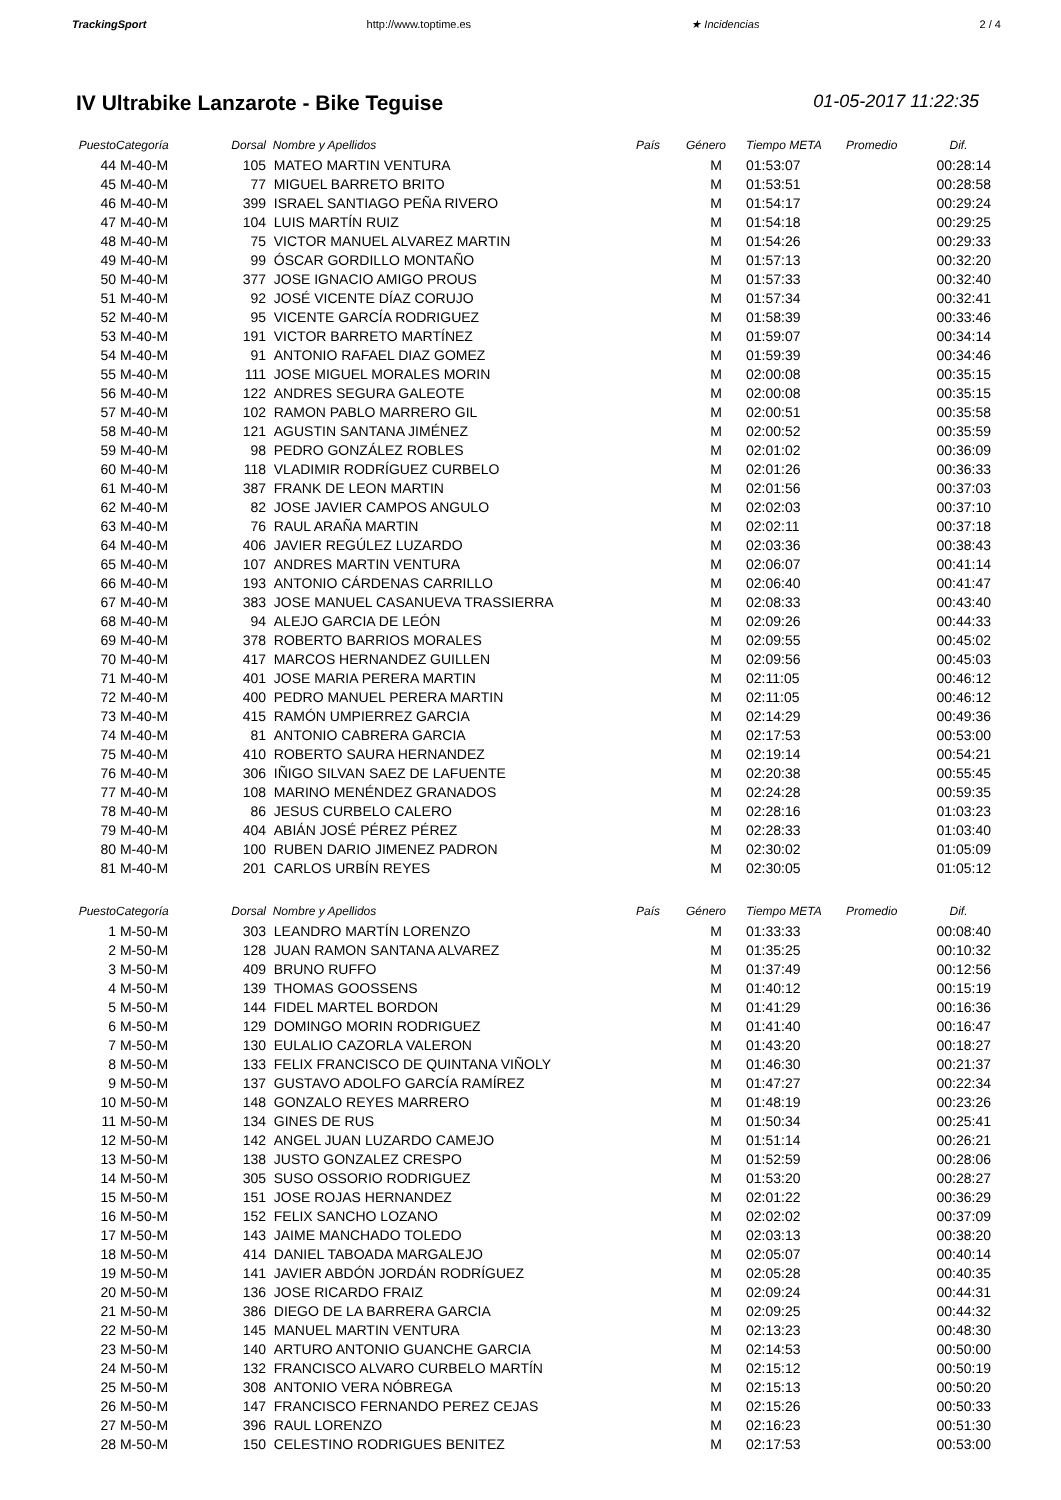TrackingSport http://www.toptime.es ★ Incidencias 2 / 4
IV Ultrabike Lanzarote - Bike Teguise 01-05-2017 11:22:35
| Puesto | Categoría | Dorsal | Nombre y Apellidos | País | Género | Tiempo META | Promedio | Dif. |
| --- | --- | --- | --- | --- | --- | --- | --- | --- |
| 44 | M-40-M | 105 | MATEO MARTIN VENTURA | | M | 01:53:07 | | 00:28:14 |
| 45 | M-40-M | 77 | MIGUEL BARRETO BRITO | | M | 01:53:51 | | 00:28:58 |
| 46 | M-40-M | 399 | ISRAEL SANTIAGO PEÑA RIVERO | | M | 01:54:17 | | 00:29:24 |
| 47 | M-40-M | 104 | LUIS MARTÍN RUIZ | | M | 01:54:18 | | 00:29:25 |
| 48 | M-40-M | 75 | VICTOR MANUEL ALVAREZ MARTIN | | M | 01:54:26 | | 00:29:33 |
| 49 | M-40-M | 99 | ÓSCAR GORDILLO MONTAÑO | | M | 01:57:13 | | 00:32:20 |
| 50 | M-40-M | 377 | JOSE IGNACIO AMIGO PROUS | | M | 01:57:33 | | 00:32:40 |
| 51 | M-40-M | 92 | JOSÉ VICENTE DÍAZ CORUJO | | M | 01:57:34 | | 00:32:41 |
| 52 | M-40-M | 95 | VICENTE GARCÍA RODRIGUEZ | | M | 01:58:39 | | 00:33:46 |
| 53 | M-40-M | 191 | VICTOR BARRETO MARTÍNEZ | | M | 01:59:07 | | 00:34:14 |
| 54 | M-40-M | 91 | ANTONIO RAFAEL DIAZ GOMEZ | | M | 01:59:39 | | 00:34:46 |
| 55 | M-40-M | 111 | JOSE MIGUEL MORALES MORIN | | M | 02:00:08 | | 00:35:15 |
| 56 | M-40-M | 122 | ANDRES SEGURA GALEOTE | | M | 02:00:08 | | 00:35:15 |
| 57 | M-40-M | 102 | RAMON PABLO MARRERO GIL | | M | 02:00:51 | | 00:35:58 |
| 58 | M-40-M | 121 | AGUSTIN SANTANA JIMÉNEZ | | M | 02:00:52 | | 00:35:59 |
| 59 | M-40-M | 98 | PEDRO GONZÁLEZ ROBLES | | M | 02:01:02 | | 00:36:09 |
| 60 | M-40-M | 118 | VLADIMIR RODRÍGUEZ CURBELO | | M | 02:01:26 | | 00:36:33 |
| 61 | M-40-M | 387 | FRANK DE LEON MARTIN | | M | 02:01:56 | | 00:37:03 |
| 62 | M-40-M | 82 | JOSE JAVIER CAMPOS ANGULO | | M | 02:02:03 | | 00:37:10 |
| 63 | M-40-M | 76 | RAUL ARAÑA MARTIN | | M | 02:02:11 | | 00:37:18 |
| 64 | M-40-M | 406 | JAVIER REGÚLEZ LUZARDO | | M | 02:03:36 | | 00:38:43 |
| 65 | M-40-M | 107 | ANDRES MARTIN VENTURA | | M | 02:06:07 | | 00:41:14 |
| 66 | M-40-M | 193 | ANTONIO CÁRDENAS CARRILLO | | M | 02:06:40 | | 00:41:47 |
| 67 | M-40-M | 383 | JOSE MANUEL CASANUEVA TRASSIERRA | | M | 02:08:33 | | 00:43:40 |
| 68 | M-40-M | 94 | ALEJO GARCIA DE LEÓN | | M | 02:09:26 | | 00:44:33 |
| 69 | M-40-M | 378 | ROBERTO BARRIOS MORALES | | M | 02:09:55 | | 00:45:02 |
| 70 | M-40-M | 417 | MARCOS HERNANDEZ GUILLEN | | M | 02:09:56 | | 00:45:03 |
| 71 | M-40-M | 401 | JOSE MARIA PERERA MARTIN | | M | 02:11:05 | | 00:46:12 |
| 72 | M-40-M | 400 | PEDRO MANUEL PERERA MARTIN | | M | 02:11:05 | | 00:46:12 |
| 73 | M-40-M | 415 | RAMÓN UMPIERREZ GARCIA | | M | 02:14:29 | | 00:49:36 |
| 74 | M-40-M | 81 | ANTONIO CABRERA GARCIA | | M | 02:17:53 | | 00:53:00 |
| 75 | M-40-M | 410 | ROBERTO SAURA HERNANDEZ | | M | 02:19:14 | | 00:54:21 |
| 76 | M-40-M | 306 | IÑIGO SILVAN SAEZ DE LAFUENTE | | M | 02:20:38 | | 00:55:45 |
| 77 | M-40-M | 108 | MARINO MENÉNDEZ GRANADOS | | M | 02:24:28 | | 00:59:35 |
| 78 | M-40-M | 86 | JESUS CURBELO CALERO | | M | 02:28:16 | | 01:03:23 |
| 79 | M-40-M | 404 | ABIÁN JOSÉ PÉREZ PÉREZ | | M | 02:28:33 | | 01:03:40 |
| 80 | M-40-M | 100 | RUBEN DARIO JIMENEZ PADRON | | M | 02:30:02 | | 01:05:09 |
| 81 | M-40-M | 201 | CARLOS URBÍN REYES | | M | 02:30:05 | | 01:05:12 |
| Puesto | Categoría | Dorsal | Nombre y Apellidos | País | Género | Tiempo META | Promedio | Dif. |
| 1 | M-50-M | 303 | LEANDRO MARTÍN LORENZO | | M | 01:33:33 | | 00:08:40 |
| 2 | M-50-M | 128 | JUAN RAMON SANTANA ALVAREZ | | M | 01:35:25 | | 00:10:32 |
| 3 | M-50-M | 409 | BRUNO RUFFO | | M | 01:37:49 | | 00:12:56 |
| 4 | M-50-M | 139 | THOMAS GOOSSENS | | M | 01:40:12 | | 00:15:19 |
| 5 | M-50-M | 144 | FIDEL MARTEL BORDON | | M | 01:41:29 | | 00:16:36 |
| 6 | M-50-M | 129 | DOMINGO MORIN RODRIGUEZ | | M | 01:41:40 | | 00:16:47 |
| 7 | M-50-M | 130 | EULALIO CAZORLA VALERON | | M | 01:43:20 | | 00:18:27 |
| 8 | M-50-M | 133 | FELIX FRANCISCO DE QUINTANA VIÑOLY | | M | 01:46:30 | | 00:21:37 |
| 9 | M-50-M | 137 | GUSTAVO ADOLFO GARCÍA RAMÍREZ | | M | 01:47:27 | | 00:22:34 |
| 10 | M-50-M | 148 | GONZALO REYES MARRERO | | M | 01:48:19 | | 00:23:26 |
| 11 | M-50-M | 134 | GINES DE RUS | | M | 01:50:34 | | 00:25:41 |
| 12 | M-50-M | 142 | ANGEL JUAN LUZARDO CAMEJO | | M | 01:51:14 | | 00:26:21 |
| 13 | M-50-M | 138 | JUSTO GONZALEZ CRESPO | | M | 01:52:59 | | 00:28:06 |
| 14 | M-50-M | 305 | SUSO OSSORIO RODRIGUEZ | | M | 01:53:20 | | 00:28:27 |
| 15 | M-50-M | 151 | JOSE ROJAS HERNANDEZ | | M | 02:01:22 | | 00:36:29 |
| 16 | M-50-M | 152 | FELIX SANCHO LOZANO | | M | 02:02:02 | | 00:37:09 |
| 17 | M-50-M | 143 | JAIME MANCHADO TOLEDO | | M | 02:03:13 | | 00:38:20 |
| 18 | M-50-M | 414 | DANIEL TABOADA MARGALEJO | | M | 02:05:07 | | 00:40:14 |
| 19 | M-50-M | 141 | JAVIER ABDÓN JORDÁN RODRÍGUEZ | | M | 02:05:28 | | 00:40:35 |
| 20 | M-50-M | 136 | JOSE RICARDO FRAIZ | | M | 02:09:24 | | 00:44:31 |
| 21 | M-50-M | 386 | DIEGO DE LA BARRERA GARCIA | | M | 02:09:25 | | 00:44:32 |
| 22 | M-50-M | 145 | MANUEL MARTIN VENTURA | | M | 02:13:23 | | 00:48:30 |
| 23 | M-50-M | 140 | ARTURO ANTONIO GUANCHE GARCIA | | M | 02:14:53 | | 00:50:00 |
| 24 | M-50-M | 132 | FRANCISCO ALVARO CURBELO MARTÍN | | M | 02:15:12 | | 00:50:19 |
| 25 | M-50-M | 308 | ANTONIO VERA NÓBREGA | | M | 02:15:13 | | 00:50:20 |
| 26 | M-50-M | 147 | FRANCISCO FERNANDO PEREZ CEJAS | | M | 02:15:26 | | 00:50:33 |
| 27 | M-50-M | 396 | RAUL LORENZO | | M | 02:16:23 | | 00:51:30 |
| 28 | M-50-M | 150 | CELESTINO RODRIGUES BENITEZ | | M | 02:17:53 | | 00:53:00 |